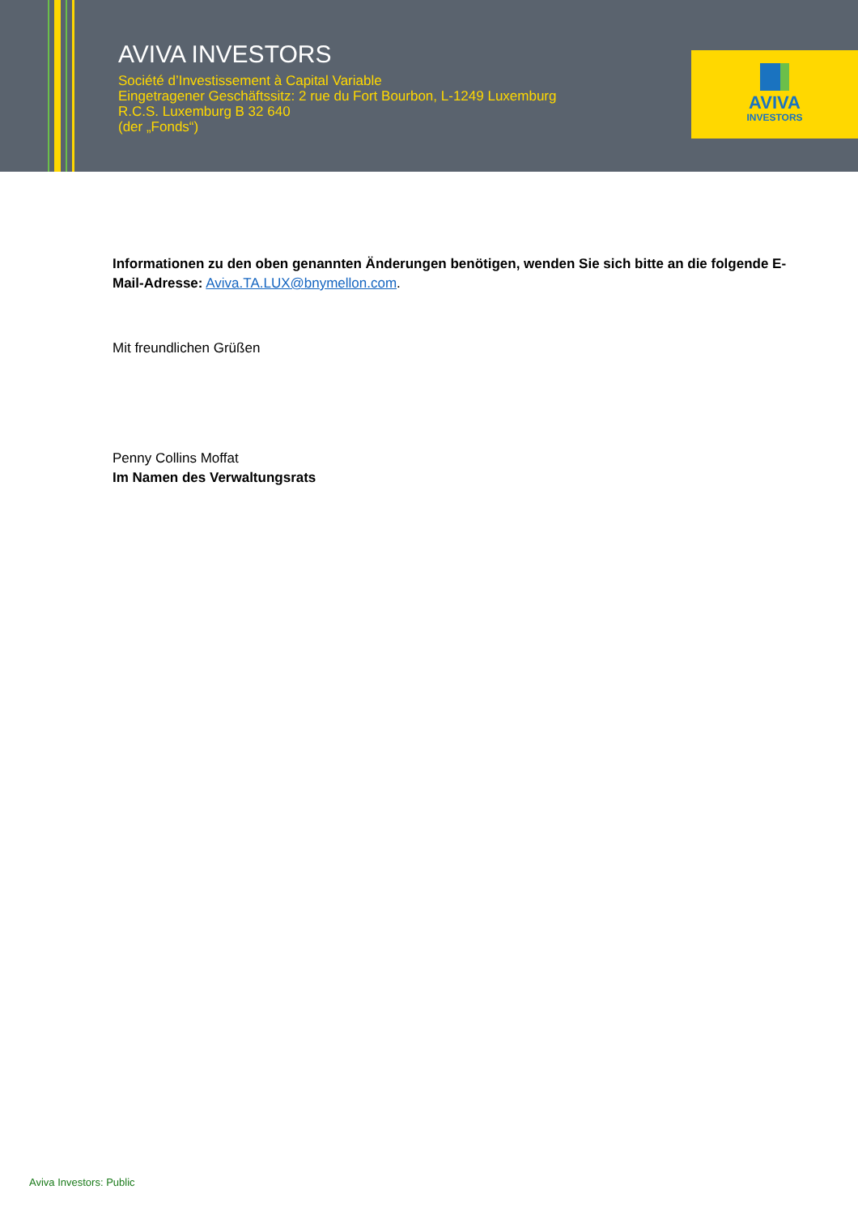AVIVA INVESTORS
Société d’Investissement à Capital Variable
Eingetragener Geschäftssitz: 2 rue du Fort Bourbon, L-1249 Luxemburg
R.C.S. Luxemburg B 32 640
(der „Fonds“)
AVIVA
INVESTORS
Informationen zu den oben genannten Änderungen benötigen, wenden Sie sich bitte an die folgende E-Mail-Adresse: Aviva.TA.LUX@bnymellon.com.
Mit freundlichen Grüßen
Penny Collins Moffat
Im Namen des Verwaltungsrats
Aviva Investors: Public